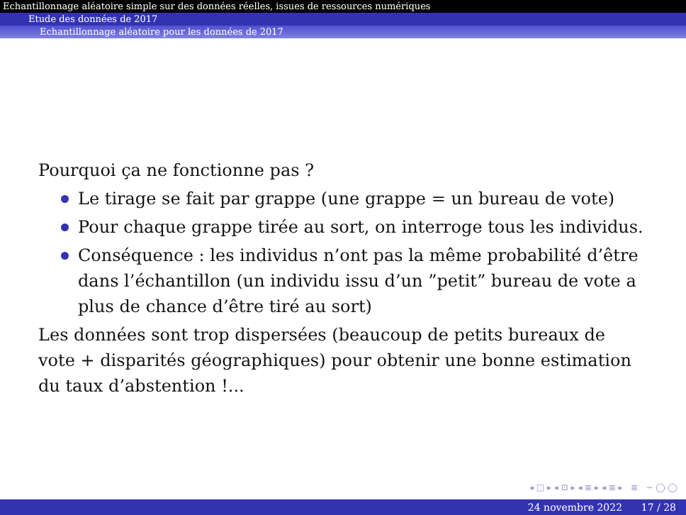Echantillonnage aléatoire simple sur des données réelles, issues de ressources numériques
Etude des données de 2017
Echantillonnage aléatoire pour les données de 2017
Pourquoi ça ne fonctionne pas ?
Le tirage se fait par grappe (une grappe = un bureau de vote)
Pour chaque grappe tirée au sort, on interroge tous les individus.
Conséquence : les individus n’ont pas la même probabilité d’être dans l’échantillon (un individu issu d’un ”petit” bureau de vote a plus de chance d’être tiré au sort)
Les données sont trop dispersées (beaucoup de petits bureaux de vote + disparités géographiques) pour obtenir une bonne estimation du taux d’abstention !...
◂ □ ▸ ◂ ⊡ ▸ ◂ ≣ ▸ ◂ ≣ ▸ ≣ ∽ ◯ ◯
24 novembre 2022 17 / 28